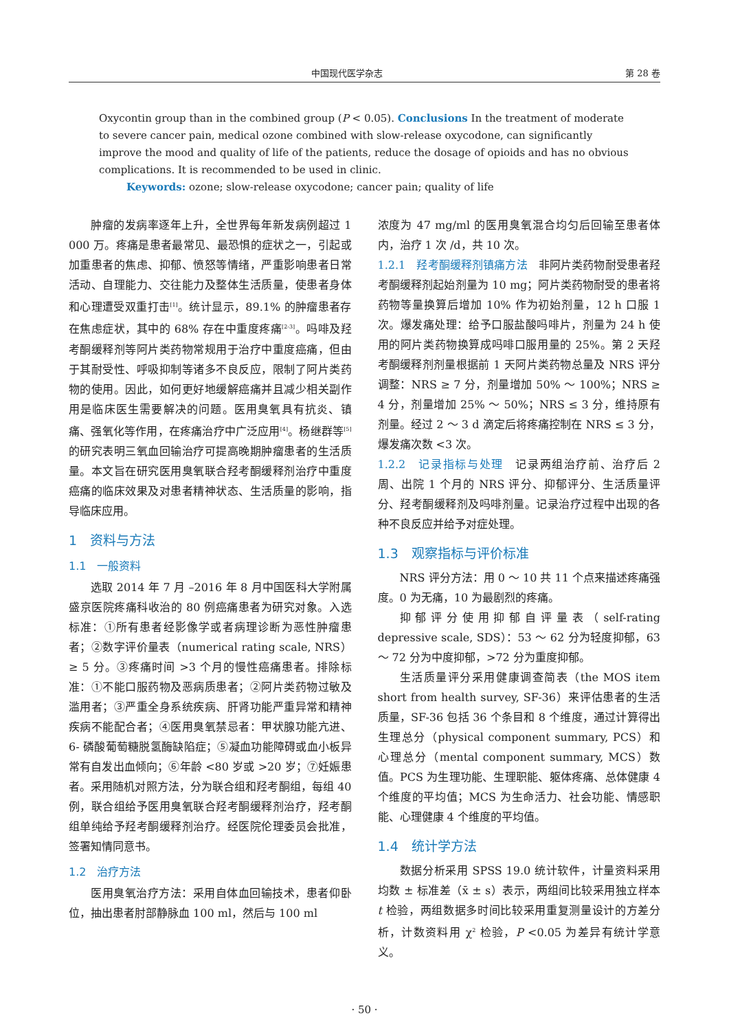中国现代医学杂志 第 28 卷
Oxycontin group than in the combined group (P < 0.05). Conclusions In the treatment of moderate to severe cancer pain, medical ozone combined with slow-release oxycodone, can significantly improve the mood and quality of life of the patients, reduce the dosage of opioids and has no obvious complications. It is recommended to be used in clinic.
Keywords: ozone; slow-release oxycodone; cancer pain; quality of life
肿瘤的发病率逐年上升，全世界每年新发病例超过 1 000 万。疼痛是患者最常见、最恐惧的症状之一，引起或加重患者的焦虑、抑郁、愤怒等情绪，严重影响患者日常活动、自理能力、交往能力及整体生活质量，使患者身体和心理遭受双重打击<sup>[1]</sup>。统计显示，89.1% 的肿瘤患者存在焦虑症状，其中的 68% 存在中重度疼痛<sup>[2-3]</sup>。吗啡及羟考酮缓释剂等阿片类药物常规用于治疗中重度癌痛，但由于其耐受性、呼吸抑制等诸多不良反应，限制了阿片类药物的使用。因此，如何更好地缓解癌痛并且减少相关副作用是临床医生需要解决的问题。医用臭氧具有抗炎、镇痛、强氧化等作用，在疼痛治疗中广泛应用<sup>[4]</sup>。杨继群等<sup>[5]</sup>的研究表明三氧血回输治疗可提高晚期肿瘤患者的生活质量。本文旨在研究医用臭氧联合羟考酮缓释剂治疗中重度癌痛的临床效果及对患者精神状态、生活质量的影响，指导临床应用。
1　资料与方法
1.1　一般资料
选取 2014 年 7 月 –2016 年 8 月中国医科大学附属盛京医院疼痛科收治的 80 例癌痛患者为研究对象。入选标准：①所有患者经影像学或者病理诊断为恶性肿瘤患者；②数字评价量表（numerical rating scale, NRS）≥ 5 分。③疼痛时间 >3 个月的慢性癌痛患者。排除标准：①不能口服药物及恶病质患者；②阿片类药物过敏及滥用者；③严重全身系统疾病、肝肾功能严重异常和精神疾病不能配合者；④医用臭氧禁忌者：甲状腺功能亢进、6- 磷酸葡萄糖脱氢酶缺陷症；⑤凝血功能障碍或血小板异常有自发出血倾向；⑥年龄 <80 岁或 >20 岁；⑦妊娠患者。采用随机对照方法，分为联合组和羟考酮组，每组 40 例，联合组给予医用臭氧联合羟考酮缓释剂治疗，羟考酮组单纯给予羟考酮缓释剂治疗。经医院伦理委员会批准，签署知情同意书。
1.2　治疗方法
医用臭氧治疗方法：采用自体血回输技术，患者仰卧位，抽出患者肘部静脉血 100 ml，然后与 100 ml
浓度为 47 mg/ml 的医用臭氧混合均匀后回输至患者体内，治疗 1 次 /d，共 10 次。
1.2.1　羟考酮缓释剂镇痛方法　非阿片类药物耐受患者羟考酮缓释剂起始剂量为 10 mg；阿片类药物耐受的患者将药物等量换算后增加 10% 作为初始剂量，12 h 口服 1 次。爆发痛处理：给予口服盐酸吗啡片，剂量为 24 h 使用的阿片类药物换算成吗啡口服用量的 25%。第 2 天羟考酮缓释剂剂量根据前 1 天阿片类药物总量及 NRS 评分调整：NRS ≥ 7 分，剂量增加 50% ～ 100%；NRS ≥ 4 分，剂量增加 25% ～ 50%；NRS ≤ 3 分，维持原有剂量。经过 2 ～ 3 d 滴定后将疼痛控制在 NRS ≤ 3 分，爆发痛次数 <3 次。
1.2.2　记录指标与处理　记录两组治疗前、治疗后 2 周、出院 1 个月的 NRS 评分、抑郁评分、生活质量评分、羟考酮缓释剂及吗啡剂量。记录治疗过程中出现的各种不良反应并给予对症处理。
1.3　观察指标与评价标准
NRS 评分方法：用 0 ～ 10 共 11 个点来描述疼痛强度。0 为无痛，10 为最剧烈的疼痛。
抑郁评分使用抑郁自评量表（self-rating depressive scale, SDS）：53 ～ 62 分为轻度抑郁，63 ～ 72 分为中度抑郁，>72 分为重度抑郁。
生活质量评分采用健康调查简表（the MOS item short from health survey, SF-36）来评估患者的生活质量，SF-36 包括 36 个条目和 8 个维度，通过计算得出生理总分（physical component summary, PCS）和心理总分（mental component summary, MCS）数值。PCS 为生理功能、生理职能、躯体疼痛、总体健康 4 个维度的平均值；MCS 为生命活力、社会功能、情感职能、心理健康 4 个维度的平均值。
1.4　统计学方法
数据分析采用 SPSS 19.0 统计软件，计量资料采用均数 ± 标准差（x̄ ± s）表示，两组间比较采用独立样本 t 检验，两组数据多时间比较采用重复测量设计的方差分析，计数资料用 χ<sup>2</sup> 检验，P <0.05 为差异有统计学意义。
· 50 ·